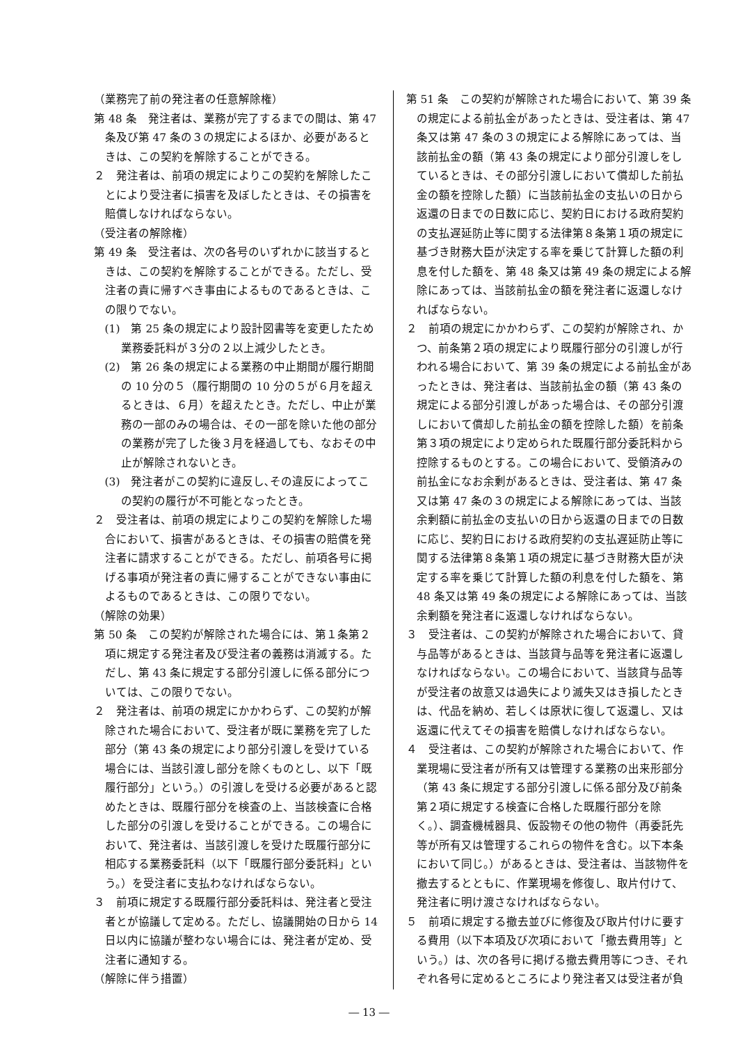（業務完了前の発注者の任意解除権）
第 48 条　発注者は、業務が完了するまでの間は、第 47 条及び第 47 条の３の規定によるほか、必要があるときは、この契約を解除することができる。
２　発注者は、前項の規定によりこの契約を解除したことにより受注者に損害を及ぼしたときは、その損害を賠償しなければならない。
（受注者の解除権）
第 49 条　受注者は、次の各号のいずれかに該当するときは、この契約を解除することができる。ただし、受注者の責に帰すべき事由によるものであるときは、この限りでない。
(1)　第 25 条の規定により設計図書等を変更したため業務委託料が３分の２以上減少したとき。
(2)　第 26 条の規定による業務の中止期間が履行期間の 10 分の５（履行期間の 10 分の５が６月を超えるときは、６月）を超えたとき。ただし、中止が業務の一部のみの場合は、その一部を除いた他の部分の業務が完了した後３月を経過しても、なおその中止が解除されないとき。
(3)　発注者がこの契約に違反し､その違反によってこの契約の履行が不可能となったとき。
２　受注者は、前項の規定によりこの契約を解除した場合において、損害があるときは、その損害の賠償を発注者に請求することができる。ただし、前項各号に掲げる事項が発注者の責に帰することができない事由によるものであるときは、この限りでない。
（解除の効果）
第 50 条　この契約が解除された場合には、第１条第２項に規定する発注者及び受注者の義務は消滅する。ただし、第 43 条に規定する部分引渡しに係る部分については、この限りでない。
２　発注者は、前項の規定にかかわらず、この契約が解除された場合において、受注者が既に業務を完了した部分（第 43 条の規定により部分引渡しを受けている場合には、当該引渡し部分を除くものとし、以下「既履行部分」という。）の引渡しを受ける必要があると認めたときは、既履行部分を検査の上、当該検査に合格した部分の引渡しを受けることができる。この場合において、発注者は、当該引渡しを受けた既履行部分に相応する業務委託料（以下「既履行部分委託料」という。）を受注者に支払わなければならない。
３　前項に規定する既履行部分委託料は、発注者と受注者とが協議して定める。ただし、協議開始の日から 14 日以内に協議が整わない場合には、発注者が定め、受注者に通知する。
（解除に伴う措置）
第 51 条　この契約が解除された場合において、第 39 条の規定による前払金があったときは、受注者は、第 47 条又は第 47 条の３の規定による解除にあっては、当該前払金の額（第 43 条の規定により部分引渡しをしているときは、その部分引渡しにおいて償却した前払金の額を控除した額）に当該前払金の支払いの日から返還の日までの日数に応じ、契約日における政府契約の支払遅延防止等に関する法律第８条第１項の規定に基づき財務大臣が決定する率を乗じて計算した額の利息を付した額を、第 48 条又は第 49 条の規定による解除にあっては、当該前払金の額を発注者に返還しなければならない。
２　前項の規定にかかわらず、この契約が解除され、かつ、前条第２項の規定により既履行部分の引渡しが行われる場合において、第 39 条の規定による前払金があったときは、発注者は、当該前払金の額（第 43 条の規定による部分引渡しがあった場合は、その部分引渡しにおいて償却した前払金の額を控除した額）を前条第３項の規定により定められた既履行部分委託料から控除するものとする。この場合において、受領済みの前払金になお余剰があるときは、受注者は、第 47 条又は第 47 条の３の規定による解除にあっては、当該余剰額に前払金の支払いの日から返還の日までの日数に応じ、契約日における政府契約の支払遅延防止等に関する法律第８条第１項の規定に基づき財務大臣が決定する率を乗じて計算した額の利息を付した額を、第 48 条又は第 49 条の規定による解除にあっては、当該余剰額を発注者に返還しなければならない。
３　受注者は、この契約が解除された場合において、貸与品等があるときは、当該貸与品等を発注者に返還しなければならない。この場合において、当該貸与品等が受注者の故意又は過失により滅失又はき損したときは、代品を納め、若しくは原状に復して返還し、又は返還に代えてその損害を賠償しなければならない。
４　受注者は、この契約が解除された場合において、作業現場に受注者が所有又は管理する業務の出来形部分（第 43 条に規定する部分引渡しに係る部分及び前条第２項に規定する検査に合格した既履行部分を除く。）、調査機械器具、仮設物その他の物件（再委託先等が所有又は管理するこれらの物件を含む。以下本条において同じ。）があるときは、受注者は、当該物件を撤去するとともに、作業現場を修復し、取片付けて、発注者に明け渡さなければならない。
５　前項に規定する撤去並びに修復及び取片付けに要する費用（以下本項及び次項において「撤去費用等」という。）は、次の各号に掲げる撤去費用等につき、それぞれ各号に定めるところにより発注者又は受注者が負
― 13 ―